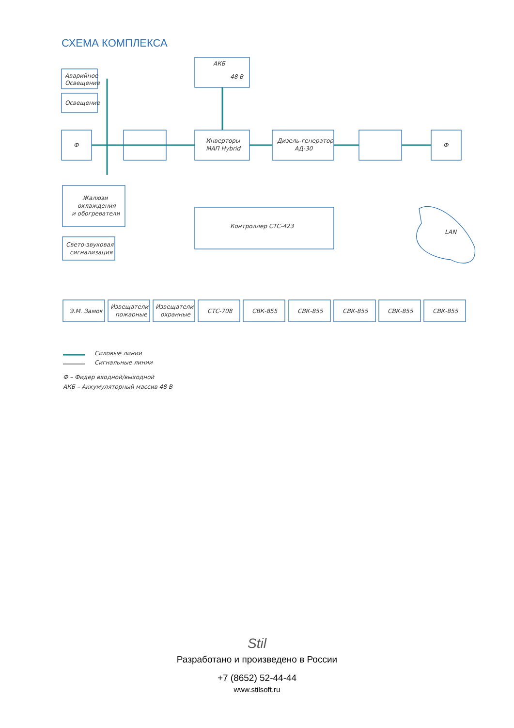СХЕМА КОМПЛЕКСА
Аварийное
Освещение
Освещение
АКБ
48 В
Ф
Инверторы
МАП Hybrid
Дизель-генератор
АД-30
Ф
Жалюзи
охлаждения
и обогреватели
Контроллер СТС-423
LAN
Свето-звуковая
сигнализация
Э.М. Замок
Извещатели
пожарные
Извещатели
охранные
СТС-708
СВК-855
СВК-855
СВК-855
СВК-855
СВК-855
Силовые линии
Сигнальные линии
Ф – Фидер входной/выходной
АКБ – Аккумуляторный массив 48 В
Stil
Разработано и произведено в России
+7 (8652) 52-44-44
www.stilsoft.ru